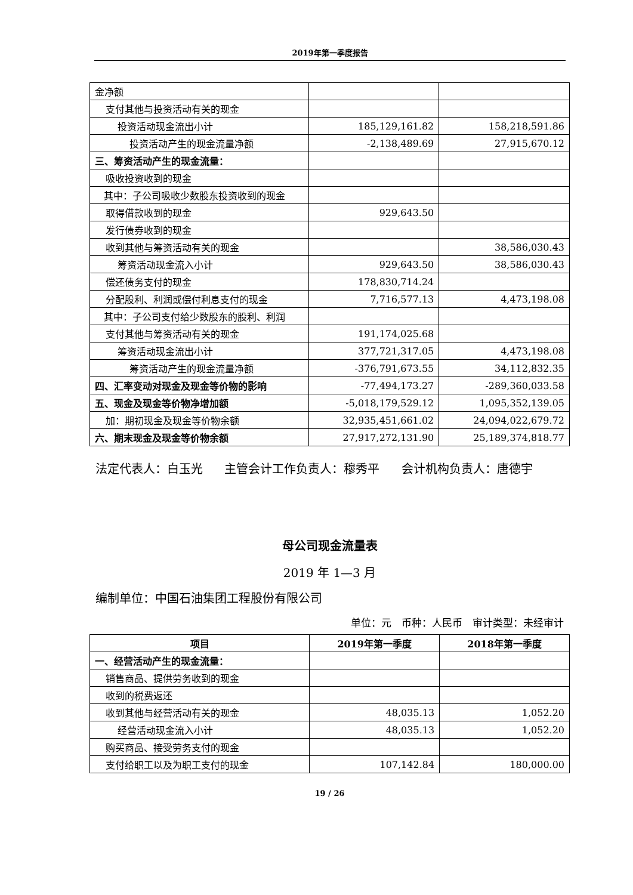2019年第一季度报告
| 金净额 | | |
| 支付其他与投资活动有关的现金 | | |
| 投资活动现金流出小计 | 185,129,161.82 | 158,218,591.86 |
| 投资活动产生的现金流量净额 | -2,138,489.69 | 27,915,670.12 |
| 三、筹资活动产生的现金流量： | | |
| 吸收投资收到的现金 | | |
| 其中：子公司吸收少数股东投资收到的现金 | | |
| 取得借款收到的现金 | 929,643.50 | |
| 发行债券收到的现金 | | |
| 收到其他与筹资活动有关的现金 | | 38,586,030.43 |
| 筹资活动现金流入小计 | 929,643.50 | 38,586,030.43 |
| 偿还债务支付的现金 | 178,830,714.24 | |
| 分配股利、利润或偿付利息支付的现金 | 7,716,577.13 | 4,473,198.08 |
| 其中：子公司支付给少数股东的股利、利润 | | |
| 支付其他与筹资活动有关的现金 | 191,174,025.68 | |
| 筹资活动现金流出小计 | 377,721,317.05 | 4,473,198.08 |
| 筹资活动产生的现金流量净额 | -376,791,673.55 | 34,112,832.35 |
| 四、汇率变动对现金及现金等价物的影响 | -77,494,173.27 | -289,360,033.58 |
| 五、现金及现金等价物净增加额 | -5,018,179,529.12 | 1,095,352,139.05 |
| 加：期初现金及现金等价物余额 | 32,935,451,661.02 | 24,094,022,679.72 |
| 六、期末现金及现金等价物余额 | 27,917,272,131.90 | 25,189,374,818.77 |
法定代表人：白玉光 主管会计工作负责人：穆秀平 会计机构负责人：唐德宇
母公司现金流量表
2019 年 1—3 月
编制单位：中国石油集团工程股份有限公司
单位：元　币种：人民币　审计类型：未经审计
| 项目 | 2019年第一季度 | 2018年第一季度 |
| --- | --- | --- |
| 一、经营活动产生的现金流量： | | |
| 销售商品、提供劳务收到的现金 | | |
| 收到的税费返还 | | |
| 收到其他与经营活动有关的现金 | 48,035.13 | 1,052.20 |
| 经营活动现金流入小计 | 48,035.13 | 1,052.20 |
| 购买商品、接受劳务支付的现金 | | |
| 支付给职工以及为职工支付的现金 | 107,142.84 | 180,000.00 |
19 / 26